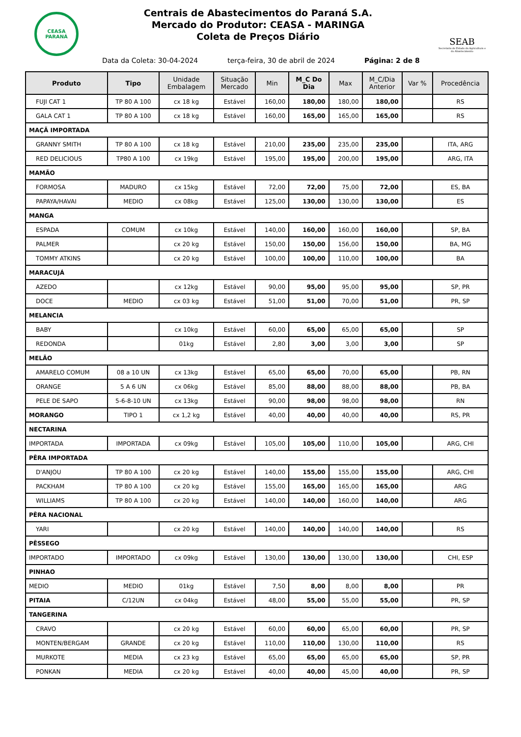CEASA PARANÁ
Centrais de Abastecimentos do Paraná S.A.
Mercado do Produtor: CEASA - MARINGA
Coleta de Preços Diário
SEAB
Secretaria de Estado da Agricultura e do Abastecimento
Data da Coleta: 30-04-2024 terça-feira, 30 de abril de 2024 Página: 2 de 8
| Produto | Tipo | Unidade Embalagem | Situação Mercado | Min | M_C Do Dia | Max | M_C/Dia Anterior | Var % | Procedência |
| --- | --- | --- | --- | --- | --- | --- | --- | --- | --- |
| FUJI CAT 1 | TP 80 A 100 | cx 18 kg | Estável | 160,00 | 180,00 | 180,00 | 180,00 | | RS |
| GALA CAT 1 | TP 80 A 100 | cx 18 kg | Estável | 160,00 | 165,00 | 165,00 | 165,00 | | RS |
| MAÇÃ IMPORTADA | | | | | | | | | |
| GRANNY SMITH | TP 80 A 100 | cx 18 kg | Estável | 210,00 | 235,00 | 235,00 | 235,00 | | ITA, ARG |
| RED DELICIOUS | TP80 A 100 | cx 19kg | Estável | 195,00 | 195,00 | 200,00 | 195,00 | | ARG, ITA |
| MAMÃO | | | | | | | | | |
| FORMOSA | MADURO | cx 15kg | Estável | 72,00 | 72,00 | 75,00 | 72,00 | | ES, BA |
| PAPAYA/HAVAI | MEDIO | cx 08kg | Estável | 125,00 | 130,00 | 130,00 | 130,00 | | ES |
| MANGA | | | | | | | | | |
| ESPADA | COMUM | cx 10kg | Estável | 140,00 | 160,00 | 160,00 | 160,00 | | SP, BA |
| PALMER | | cx 20 kg | Estável | 150,00 | 150,00 | 156,00 | 150,00 | | BA, MG |
| TOMMY ATKINS | | cx 20 kg | Estável | 100,00 | 100,00 | 110,00 | 100,00 | | BA |
| MARACUJÁ | | | | | | | | | |
| AZEDO | | cx 12kg | Estável | 90,00 | 95,00 | 95,00 | 95,00 | | SP, PR |
| DOCE | MEDIO | cx 03 kg | Estável | 51,00 | 51,00 | 70,00 | 51,00 | | PR, SP |
| MELANCIA | | | | | | | | | |
| BABY | | cx 10kg | Estável | 60,00 | 65,00 | 65,00 | 65,00 | | SP |
| REDONDA | | 01kg | Estável | 2,80 | 3,00 | 3,00 | 3,00 | | SP |
| MELÃO | | | | | | | | | |
| AMARELO COMUM | 08 a 10 UN | cx 13kg | Estável | 65,00 | 65,00 | 70,00 | 65,00 | | PB, RN |
| ORANGE | 5 A 6 UN | cx 06kg | Estável | 85,00 | 88,00 | 88,00 | 88,00 | | PB, BA |
| PELE DE SAPO | 5-6-8-10 UN | cx 13kg | Estável | 90,00 | 98,00 | 98,00 | 98,00 | | RN |
| MORANGO | TIPO 1 | cx 1,2 kg | Estável | 40,00 | 40,00 | 40,00 | 40,00 | | RS, PR |
| NECTARINA | | | | | | | | | |
| IMPORTADA | IMPORTADA | cx 09kg | Estável | 105,00 | 105,00 | 110,00 | 105,00 | | ARG, CHI |
| PÊRA IMPORTADA | | | | | | | | | |
| D'ANJOU | TP 80 A 100 | cx 20 kg | Estável | 140,00 | 155,00 | 155,00 | 155,00 | | ARG, CHI |
| PACKHAM | TP 80 A 100 | cx 20 kg | Estável | 155,00 | 165,00 | 165,00 | 165,00 | | ARG |
| WILLIAMS | TP 80 A 100 | cx 20 kg | Estável | 140,00 | 140,00 | 160,00 | 140,00 | | ARG |
| PÊRA NACIONAL | | | | | | | | | |
| YARI | | cx 20 kg | Estável | 140,00 | 140,00 | 140,00 | 140,00 | | RS |
| PÊSSEGO | | | | | | | | | |
| IMPORTADO | IMPORTADO | cx 09kg | Estável | 130,00 | 130,00 | 130,00 | 130,00 | | CHI, ESP |
| PINHAO | | | | | | | | | |
| MEDIO | MEDIO | 01kg | Estável | 7,50 | 8,00 | 8,00 | 8,00 | | PR |
| PITAIA | C/12UN | cx 04kg | Estável | 48,00 | 55,00 | 55,00 | 55,00 | | PR, SP |
| TANGERINA | | | | | | | | | |
| CRAVO | | cx 20 kg | Estável | 60,00 | 60,00 | 65,00 | 60,00 | | PR, SP |
| MONTEN/BERGAM | GRANDE | cx 20 kg | Estável | 110,00 | 110,00 | 130,00 | 110,00 | | RS |
| MURKOTE | MEDIA | cx 23 kg | Estável | 65,00 | 65,00 | 65,00 | 65,00 | | SP, PR |
| PONKAN | MEDIA | cx 20 kg | Estável | 40,00 | 40,00 | 45,00 | 40,00 | | PR, SP |